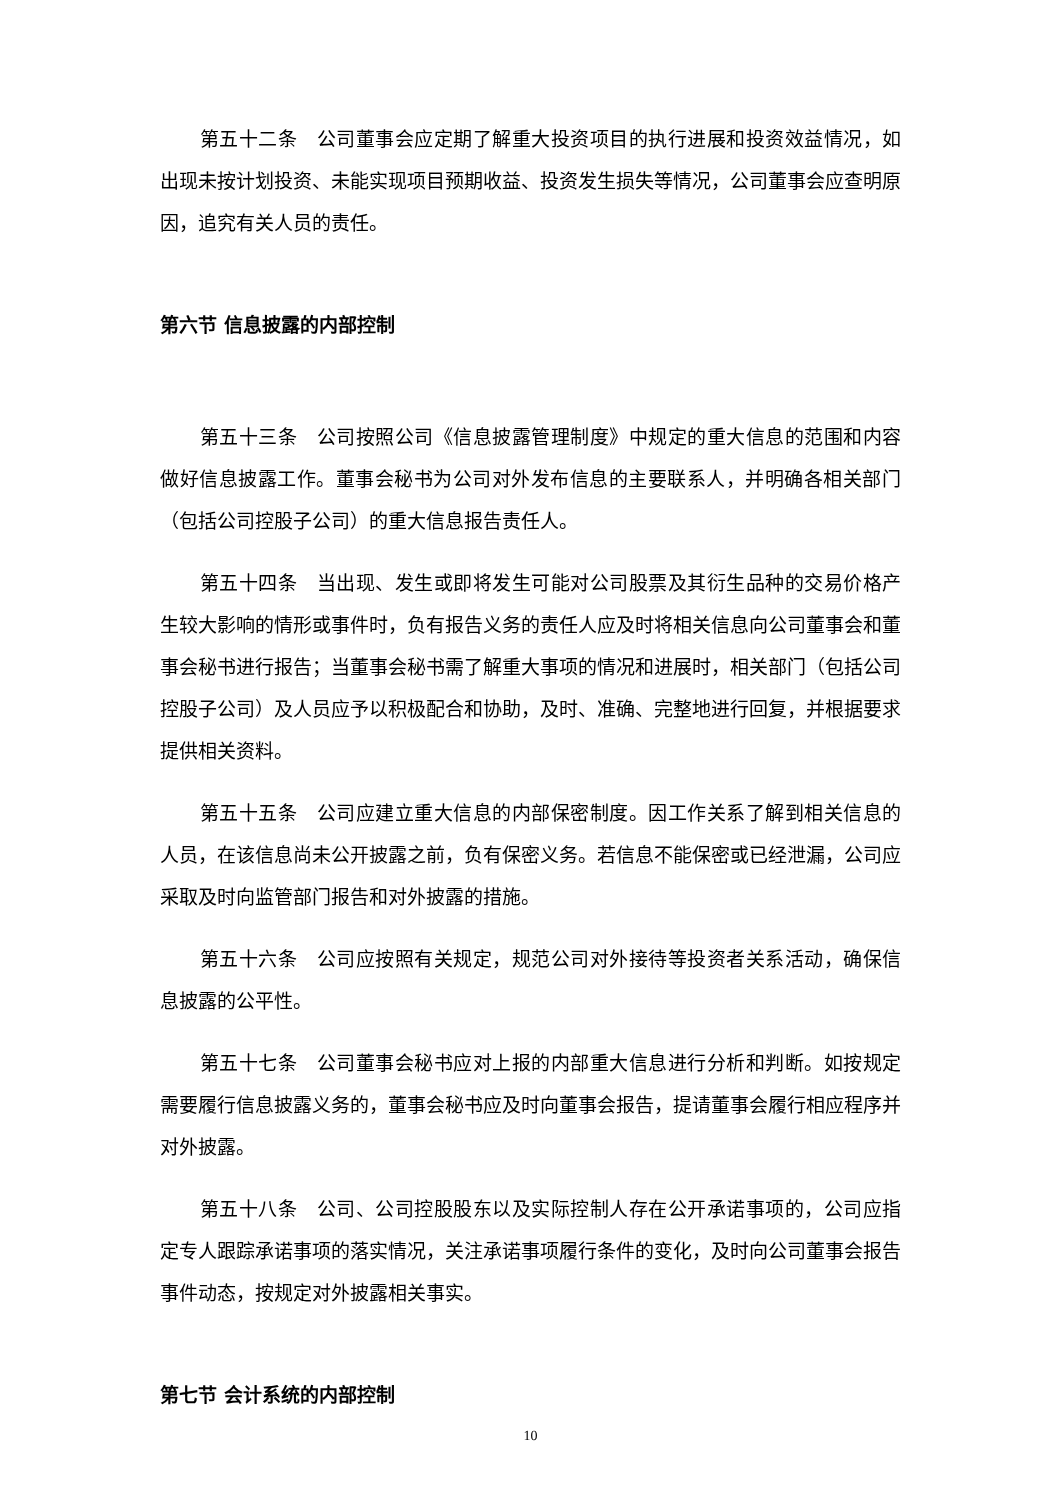第五十二条　公司董事会应定期了解重大投资项目的执行进展和投资效益情况，如出现未按计划投资、未能实现项目预期收益、投资发生损失等情况，公司董事会应查明原因，追究有关人员的责任。
第六节 信息披露的内部控制
第五十三条　公司按照公司《信息披露管理制度》中规定的重大信息的范围和内容做好信息披露工作。董事会秘书为公司对外发布信息的主要联系人，并明确各相关部门（包括公司控股子公司）的重大信息报告责任人。
第五十四条　当出现、发生或即将发生可能对公司股票及其衍生品种的交易价格产生较大影响的情形或事件时，负有报告义务的责任人应及时将相关信息向公司董事会和董事会秘书进行报告；当董事会秘书需了解重大事项的情况和进展时，相关部门（包括公司控股子公司）及人员应予以积极配合和协助，及时、准确、完整地进行回复，并根据要求提供相关资料。
第五十五条　公司应建立重大信息的内部保密制度。因工作关系了解到相关信息的人员，在该信息尚未公开披露之前，负有保密义务。若信息不能保密或已经泄漏，公司应采取及时向监管部门报告和对外披露的措施。
第五十六条　公司应按照有关规定，规范公司对外接待等投资者关系活动，确保信息披露的公平性。
第五十七条　公司董事会秘书应对上报的内部重大信息进行分析和判断。如按规定需要履行信息披露义务的，董事会秘书应及时向董事会报告，提请董事会履行相应程序并对外披露。
第五十八条　公司、公司控股股东以及实际控制人存在公开承诺事项的，公司应指定专人跟踪承诺事项的落实情况，关注承诺事项履行条件的变化，及时向公司董事会报告事件动态，按规定对外披露相关事实。
第七节 会计系统的内部控制
10